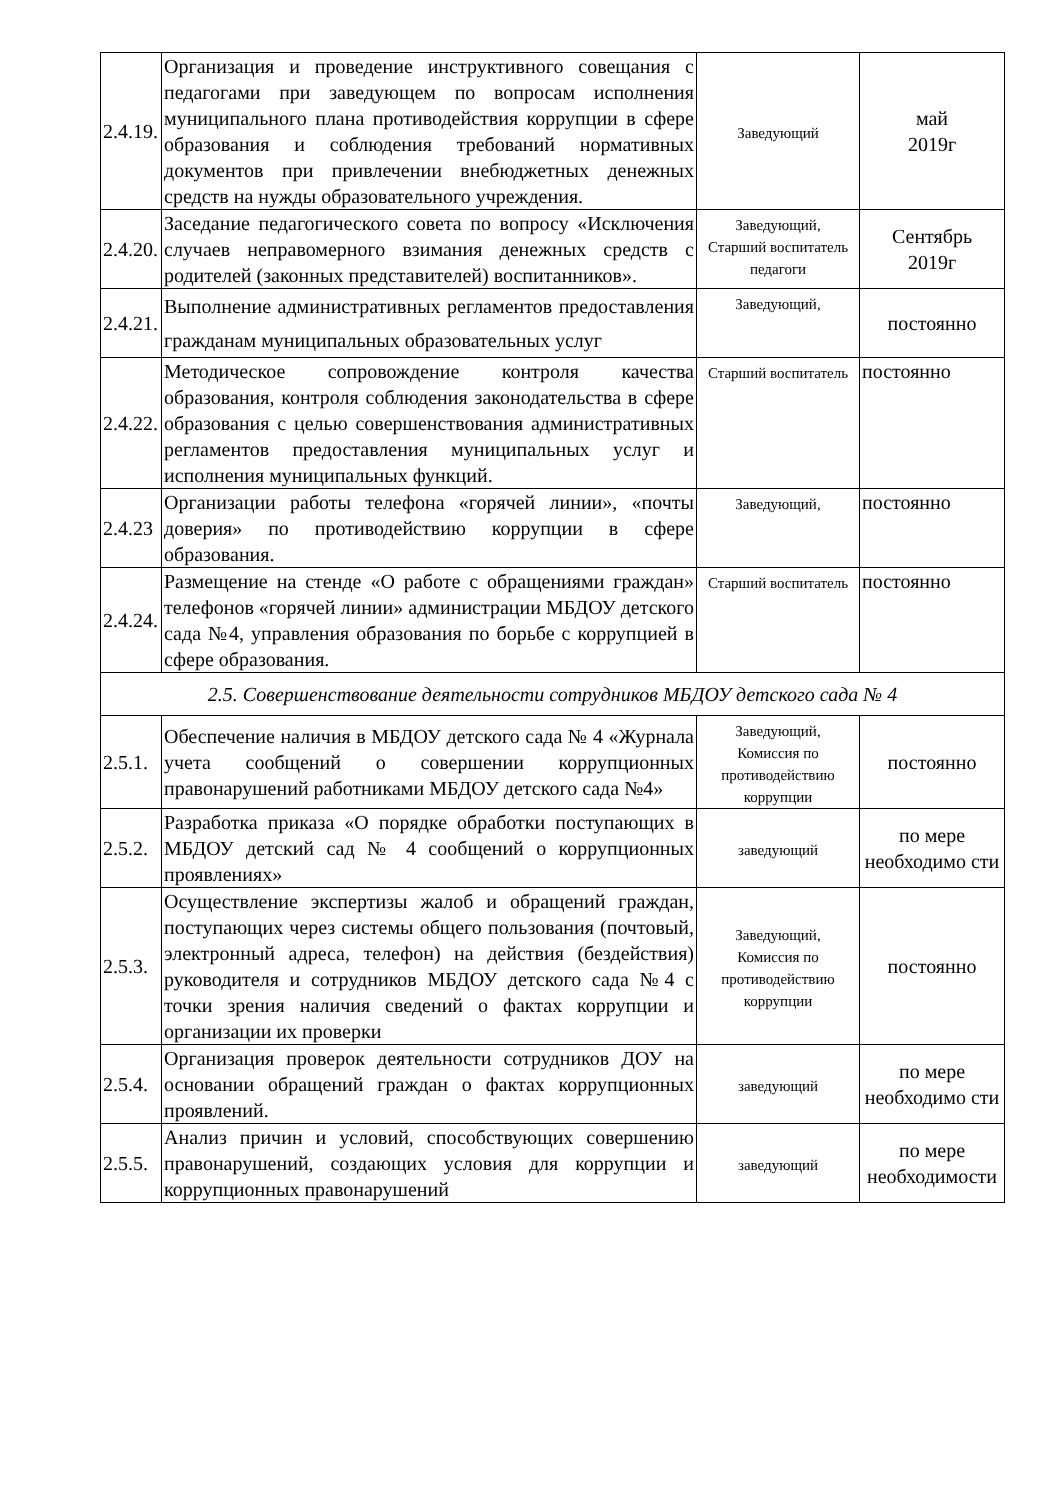| 2.4.19. | Организация и проведение инструктивного совещания с педагогами при заведующем по вопросам исполнения муниципального плана противодействия коррупции в сфере образования и соблюдения требований нормативных документов при привлечении внебюджетных денежных средств на нужды образовательного учреждения. | Заведующий | май 2019г |
| 2.4.20. | Заседание педагогического совета по вопросу «Исключения случаев неправомерного взимания денежных средств с родителей (законных представителей) воспитанников». | Заведующий, Старший воспитатель педагоги | Сентябрь 2019г |
| 2.4.21. | Выполнение административных регламентов предоставления гражданам муниципальных образовательных услуг | Заведующий, | постоянно |
| 2.4.22. | Методическое сопровождение контроля качества образования, контроля соблюдения законодательства в сфере образования с целью совершенствования административных регламентов предоставления муниципальных услуг и исполнения муниципальных функций. | Старший воспитатель | постоянно |
| 2.4.23 | Организации работы телефона «горячей линии», «почты доверия» по противодействию коррупции в сфере образования. | Заведующий, | постоянно |
| 2.4.24. | Размещение на стенде «О работе с обращениями граждан» телефонов «горячей линии» администрации МБДОУ детского сада №4, управления образования по борьбе с коррупцией в сфере образования. | Старший воспитатель | постоянно |
| 2.5. Совершенствование деятельности сотрудников МБДОУ детского сада № 4 | | | |
| 2.5.1. | Обеспечение наличия в МБДОУ детского сада № 4 «Журнала учета сообщений о совершении коррупционных правонарушений работниками МБДОУ детского сада №4» | Заведующий, Комиссия по противодействию коррупции | постоянно |
| 2.5.2. | Разработка приказа «О порядке обработки поступающих в МБДОУ детский сад № 4 сообщений о коррупционных проявлениях» | заведующий | по мере необходимо сти |
| 2.5.3. | Осуществление экспертизы жалоб и обращений граждан, поступающих через системы общего пользования (почтовый, электронный адреса, телефон) на действия (бездействия) руководителя и сотрудников МБДОУ детского сада №4 с точки зрения наличия сведений о фактах коррупции и организации их проверки | Заведующий, Комиссия по противодействию коррупции | постоянно |
| 2.5.4. | Организация проверок деятельности сотрудников ДОУ на основании обращений граждан о фактах коррупционных проявлений. | заведующий | по мере необходимо сти |
| 2.5.5. | Анализ причин и условий, способствующих совершению правонарушений, создающих условия для коррупции и коррупционных правонарушений | заведующий | по мере необходимости |